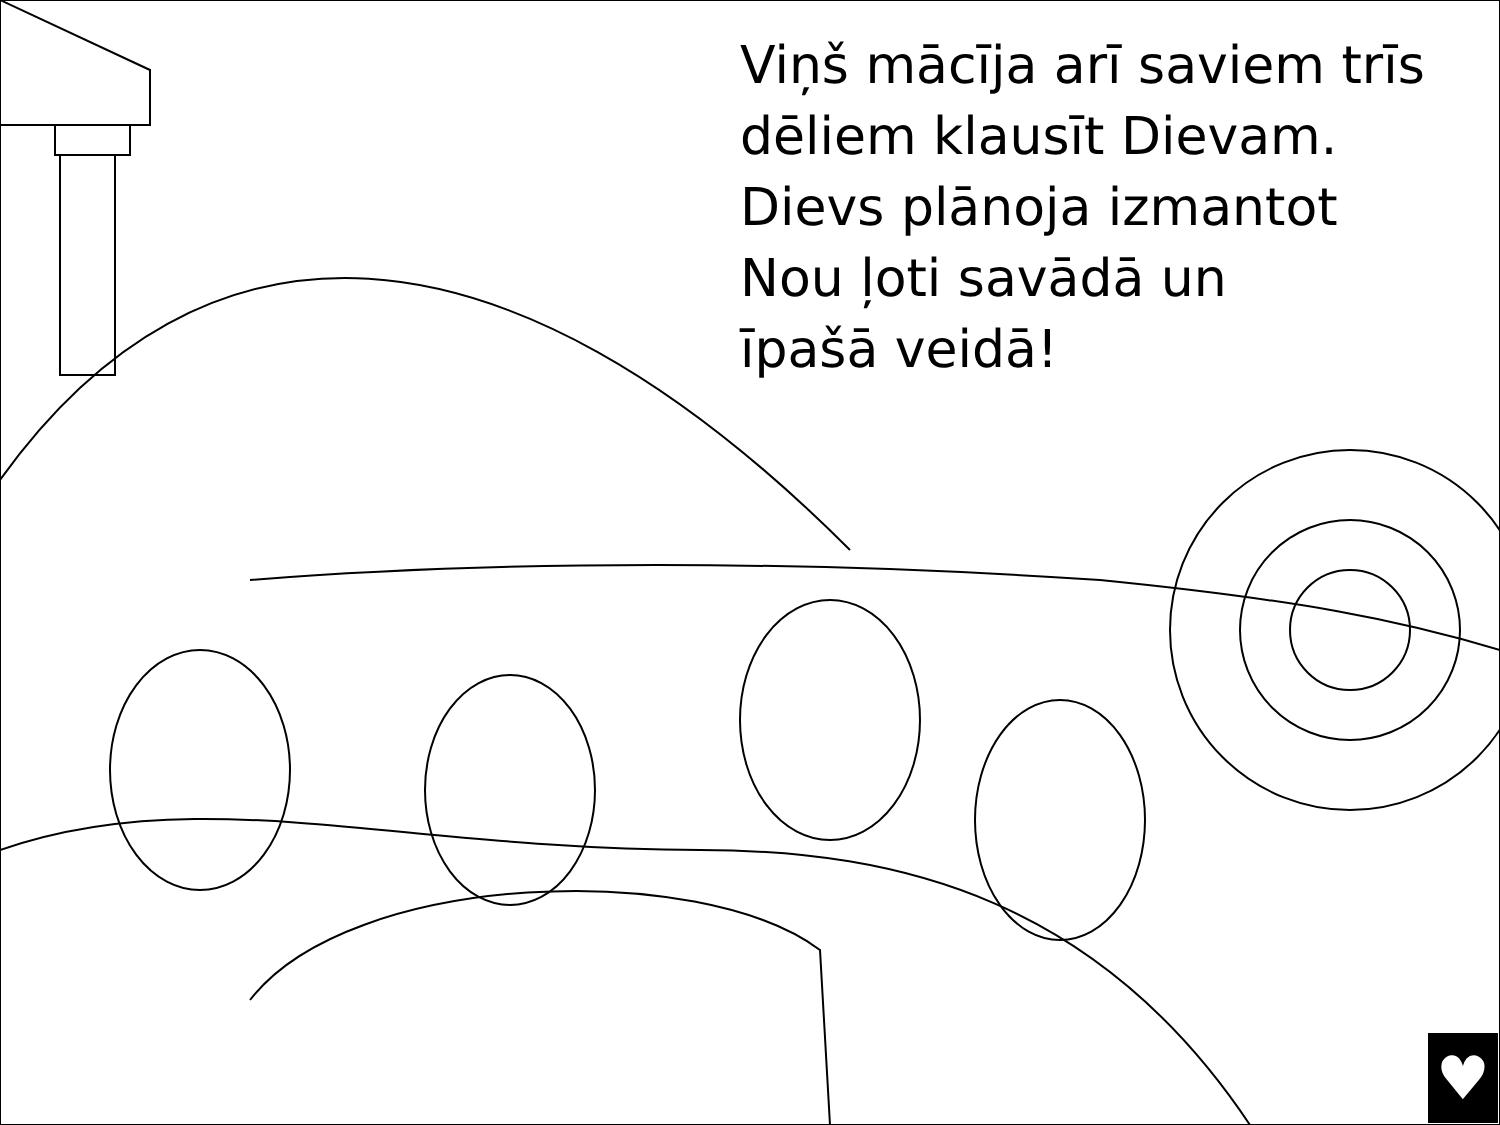Viņš mācīja arī saviem trīs
dēliem klausīt Dievam.
Dievs plānoja izmantot
Nou ļoti savādā un
īpašā veidā!
♥